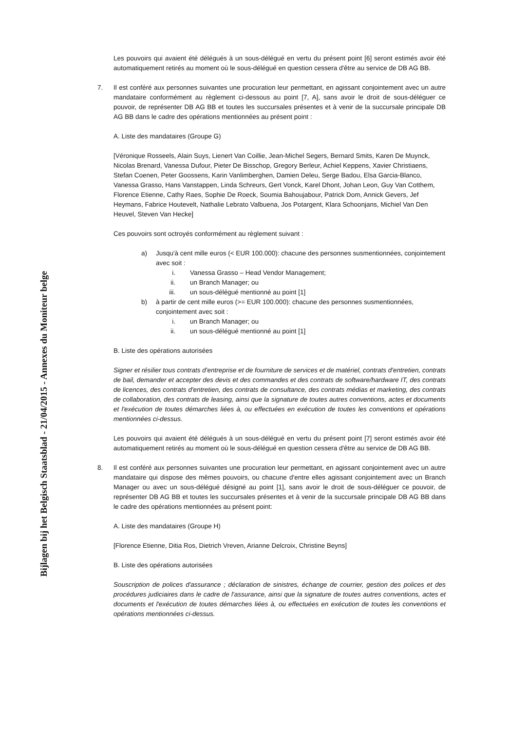Bijlagen bij het Belgisch Staatsblad - 21/04/2015 - Annexes du Moniteur belge
Les pouvoirs qui avaient été délégués à un sous-délégué en vertu du présent point [6] seront estimés avoir été automatiquement retirés au moment où le sous-délégué en question cessera d'être au service de DB AG BB.
7. Il est conféré aux personnes suivantes une procuration leur permettant, en agissant conjointement avec un autre mandataire conformément au règlement ci-dessous au point [7, A], sans avoir le droit de sous-déléguer ce pouvoir, de représenter DB AG BB et toutes les succursales présentes et à venir de la succursale principale DB AG BB dans le cadre des opérations mentionnées au présent point :
A. Liste des mandataires (Groupe G)
[Véronique Rosseels, Alain Suys, Lienert Van Coillie, Jean-Michel Segers, Bernard Smits, Karen De Muynck, Nicolas Brenard, Vanessa Dufour, Pieter De Bisschop, Gregory Berleur, Achiel Keppens, Xavier Christiaens, Stefan Coenen, Peter Goossens, Karin Vanlimberghen, Damien Deleu, Serge Badou, Elsa Garcia-Blanco, Vanessa Grasso, Hans Vanstappen, Linda Schreurs, Gert Vonck, Karel Dhont, Johan Leon, Guy Van Cotthem, Florence Etienne, Cathy Raes, Sophie De Roeck, Soumia Bahoujabour, Patrick Dom, Annick Gevers, Jef Heymans, Fabrice Houtevelt, Nathalie Lebrato Valbuena, Jos Potargent, Klara Schoonjans, Michiel Van Den Heuvel, Steven Van Hecke]
Ces pouvoirs sont octroyés conformément au règlement suivant :
a) Jusqu'à cent mille euros (< EUR 100.000): chacune des personnes susmentionnées, conjointement avec soit :
i. Vanessa Grasso – Head Vendor Management;
ii. un Branch Manager; ou
iii. un sous-délégué mentionné au point [1]
b) à partir de cent mille euros (>= EUR 100.000): chacune des personnes susmentionnées, conjointement avec soit :
i. un Branch Manager; ou
ii. un sous-délégué mentionné au point [1]
B. Liste des opérations autorisées
Signer et résilier tous contrats d'entreprise et de fourniture de services et de matériel, contrats d'entretien, contrats de bail, demander et accepter des devis et des commandes et des contrats de software/hardware IT, des contrats de licences, des contrats d'entretien, des contrats de consultance, des contrats médias et marketing, des contrats de collaboration, des contrats de leasing, ainsi que la signature de toutes autres conventions, actes et documents et l'exécution de toutes démarches liées à, ou effectuées en exécution de toutes les conventions et opérations mentionnées ci-dessus.
Les pouvoirs qui avaient été délégués à un sous-délégué en vertu du présent point [7] seront estimés avoir été automatiquement retirés au moment où le sous-délégué en question cessera d'être au service de DB AG BB.
8. Il est conféré aux personnes suivantes une procuration leur permettant, en agissant conjointement avec un autre mandataire qui dispose des mêmes pouvoirs, ou chacune d'entre elles agissant conjointement avec un Branch Manager ou avec un sous-délégué désigné au point [1], sans avoir le droit de sous-déléguer ce pouvoir, de représenter DB AG BB et toutes les succursales présentes et à venir de la succursale principale DB AG BB dans le cadre des opérations mentionnées au présent point:
A. Liste des mandataires (Groupe H)
[Florence Etienne, Ditia Ros, Dietrich Vreven, Arianne Delcroix, Christine Beyns]
B. Liste des opérations autorisées
Souscription de polices d'assurance ; déclaration de sinistres, échange de courrier, gestion des polices et des procédures judiciaires dans le cadre de l'assurance, ainsi que la signature de toutes autres conventions, actes et documents et l'exécution de toutes démarches liées à, ou effectuées en exécution de toutes les conventions et opérations mentionnées ci-dessus.